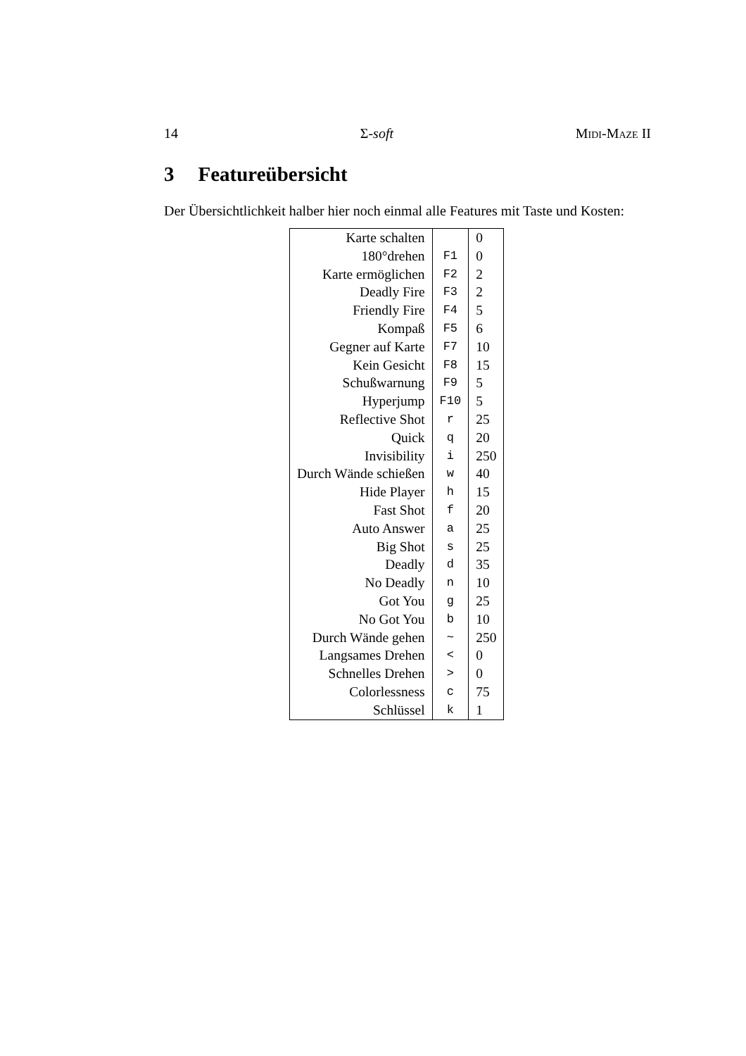14 Σ-soft Midi-Maze II
3 Featureübersicht
Der Übersichtlichkeit halber hier noch einmal alle Features mit Taste und Kosten:
| Karte schalten | | 0 |
| 180°drehen | F1 | 0 |
| Karte ermöglichen | F2 | 2 |
| Deadly Fire | F3 | 2 |
| Friendly Fire | F4 | 5 |
| Kompaß | F5 | 6 |
| Gegner auf Karte | F7 | 10 |
| Kein Gesicht | F8 | 15 |
| Schußwarnung | F9 | 5 |
| Hyperjump | F10 | 5 |
| Reflective Shot | r | 25 |
| Quick | q | 20 |
| Invisibility | i | 250 |
| Durch Wände schießen | w | 40 |
| Hide Player | h | 15 |
| Fast Shot | f | 20 |
| Auto Answer | a | 25 |
| Big Shot | s | 25 |
| Deadly | d | 35 |
| No Deadly | n | 10 |
| Got You | g | 25 |
| No Got You | b | 10 |
| Durch Wände gehen | ~ | 250 |
| Langsames Drehen | < | 0 |
| Schnelles Drehen | > | 0 |
| Colorlessness | c | 75 |
| Schlüssel | k | 1 |